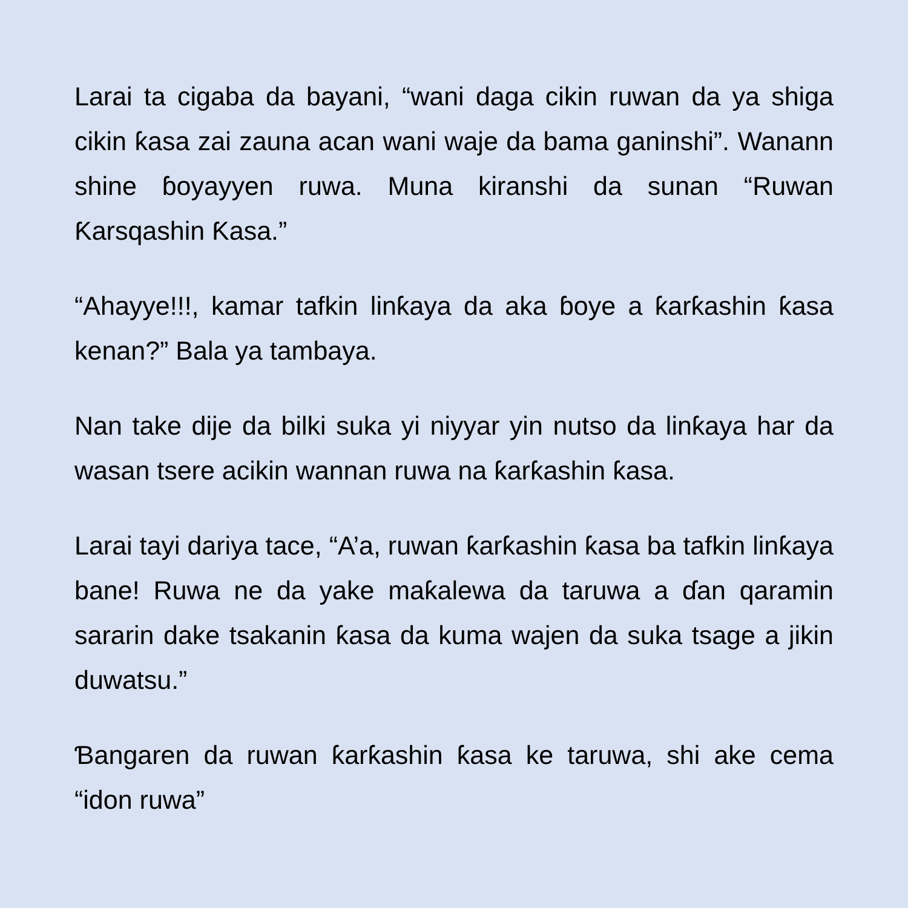Larai ta cigaba da bayani, “wani daga cikin ruwan da ya shiga cikin ƙasa zai zauna acan wani waje da bama ganinshi”. Wanann shine ɓoyayyen ruwa. Muna kiranshi da sunan “Ruwan Ƙarsqashin Ƙasa.”
“Ahayye!!!, kamar tafkin linƙaya da aka ɓoye a ƙarƙashin ƙasa kenan?” Bala ya tambaya.
Nan take dije da bilki suka yi niyyar yin nutso da linƙaya har da wasan tsere acikin wannan ruwa na ƙarƙashin ƙasa.
Larai tayi dariya tace, “A’a, ruwan ƙarƙashin ƙasa ba tafkin linƙaya bane! Ruwa ne da yake maƙalewa da taruwa a ɗan qaramin sararin dake tsakanin ƙasa da kuma wajen da suka tsage a jikin duwatsu.”
Ɓangaren da ruwan ƙarƙashin ƙasa ke taruwa, shi ake cema “idon ruwa”